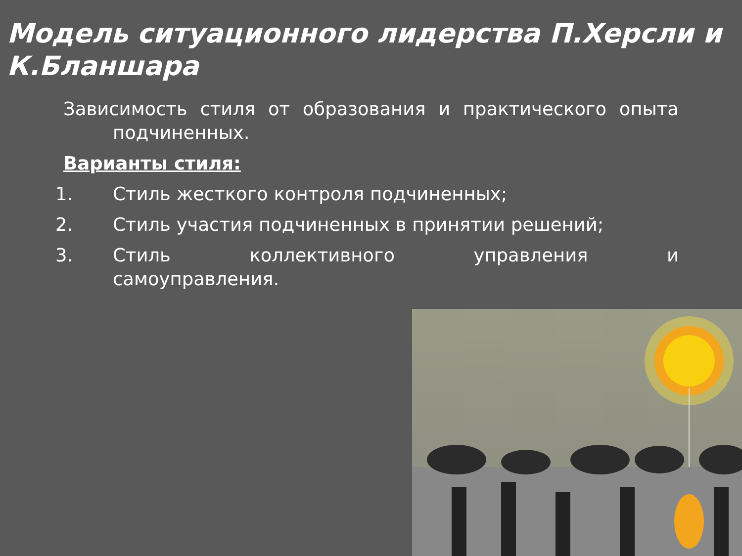Модель ситуационного лидерства П.Херсли и К.Бланшара
Зависимость стиля от образования и практического опыта подчиненных.
Варианты стиля:
1. Стиль жесткого контроля подчиненных;
2. Стиль участия подчиненных в принятии решений;
3. Стиль коллективного управления и
самоуправления.